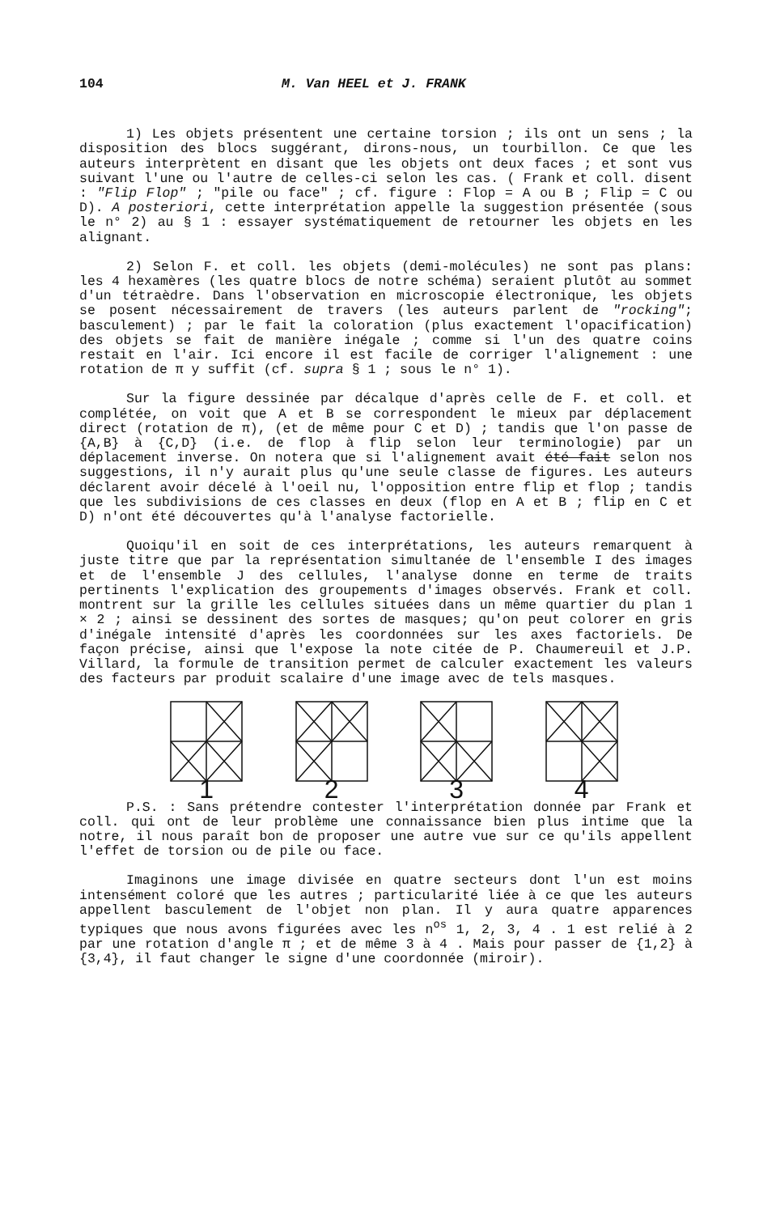104 M. Van HEEL et J. FRANK
1) Les objets présentent une certaine torsion ; ils ont un sens ; la disposition des blocs suggérant, dirons-nous, un tourbillon. Ce que les auteurs interprètent en disant que les objets ont deux faces ; et sont vus suivant l'une ou l'autre de celles-ci selon les cas. ( Frank et coll. disent : "Flip Flop" ; "pile ou face" ; cf. figure : Flop = A ou B ; Flip = C ou D). A posteriori, cette interprétation appelle la suggestion présentée (sous le n° 2) au § 1 : essayer systématiquement de retourner les objets en les alignant.
2) Selon F. et coll. les objets (demi-molécules) ne sont pas plans: les 4 hexamères (les quatre blocs de notre schéma) seraient plutôt au sommet d'un tétraèdre. Dans l'observation en microscopie électronique, les objets se posent nécessairement de travers (les auteurs parlent de "rocking"; basculement) ; par le fait la coloration (plus exactement l'opacification) des objets se fait de manière inégale ; comme si l'un des quatre coins restait en l'air. Ici encore il est facile de corriger l'alignement : une rotation de π y suffit (cf. supra § 1 ; sous le n° 1).
Sur la figure dessinée par décalque d'après celle de F. et coll. et complétée, on voit que A et B se correspondent le mieux par déplacement direct (rotation de π), (et de même pour C et D) ; tandis que l'on passe de {A,B} à {C,D} (i.e. de flop à flip selon leur terminologie) par un déplacement inverse. On notera que si l'alignement avait été fait selon nos suggestions, il n'y aurait plus qu'une seule classe de figures. Les auteurs déclarent avoir décelé à l'oeil nu, l'opposition entre flip et flop ; tandis que les subdivisions de ces classes en deux (flop en A et B ; flip en C et D) n'ont été découvertes qu'à l'analyse factorielle.
Quoiqu'il en soit de ces interprétations, les auteurs remarquent à juste titre que par la représentation simultanée de l'ensemble I des images et de l'ensemble J des cellules, l'analyse donne en terme de traits pertinents l'explication des groupements d'images observés. Frank et coll. montrent sur la grille les cellules situées dans un même quartier du plan 1 × 2 ; ainsi se dessinent des sortes de masques; qu'on peut colorer en gris d'inégale intensité d'après les coordonnées sur les axes factoriels. De façon précise, ainsi que l'expose la note citée de P. Chaumereuil et J.P. Villard, la formule de transition permet de calculer exactement les valeurs des facteurs par produit scalaire d'une image avec de tels masques.
1 2 3 4
P.S. : Sans prétendre contester l'interprétation donnée par Frank et coll. qui ont de leur problème une connaissance bien plus intime que la notre, il nous paraît bon de proposer une autre vue sur ce qu'ils appellent l'effet de torsion ou de pile ou face.
Imaginons une image divisée en quatre secteurs dont l'un est moins intensément coloré que les autres ; particularité liée à ce que les auteurs appellent basculement de l'objet non plan. Il y aura quatre apparences typiques que nous avons figurées avec les n<sup>os</sup> 1, 2, 3, 4 . 1 est relié à 2 par une rotation d'angle π ; et de même 3 à 4 . Mais pour passer de {1,2} à {3,4}, il faut changer le signe d'une coordonnée (miroir).